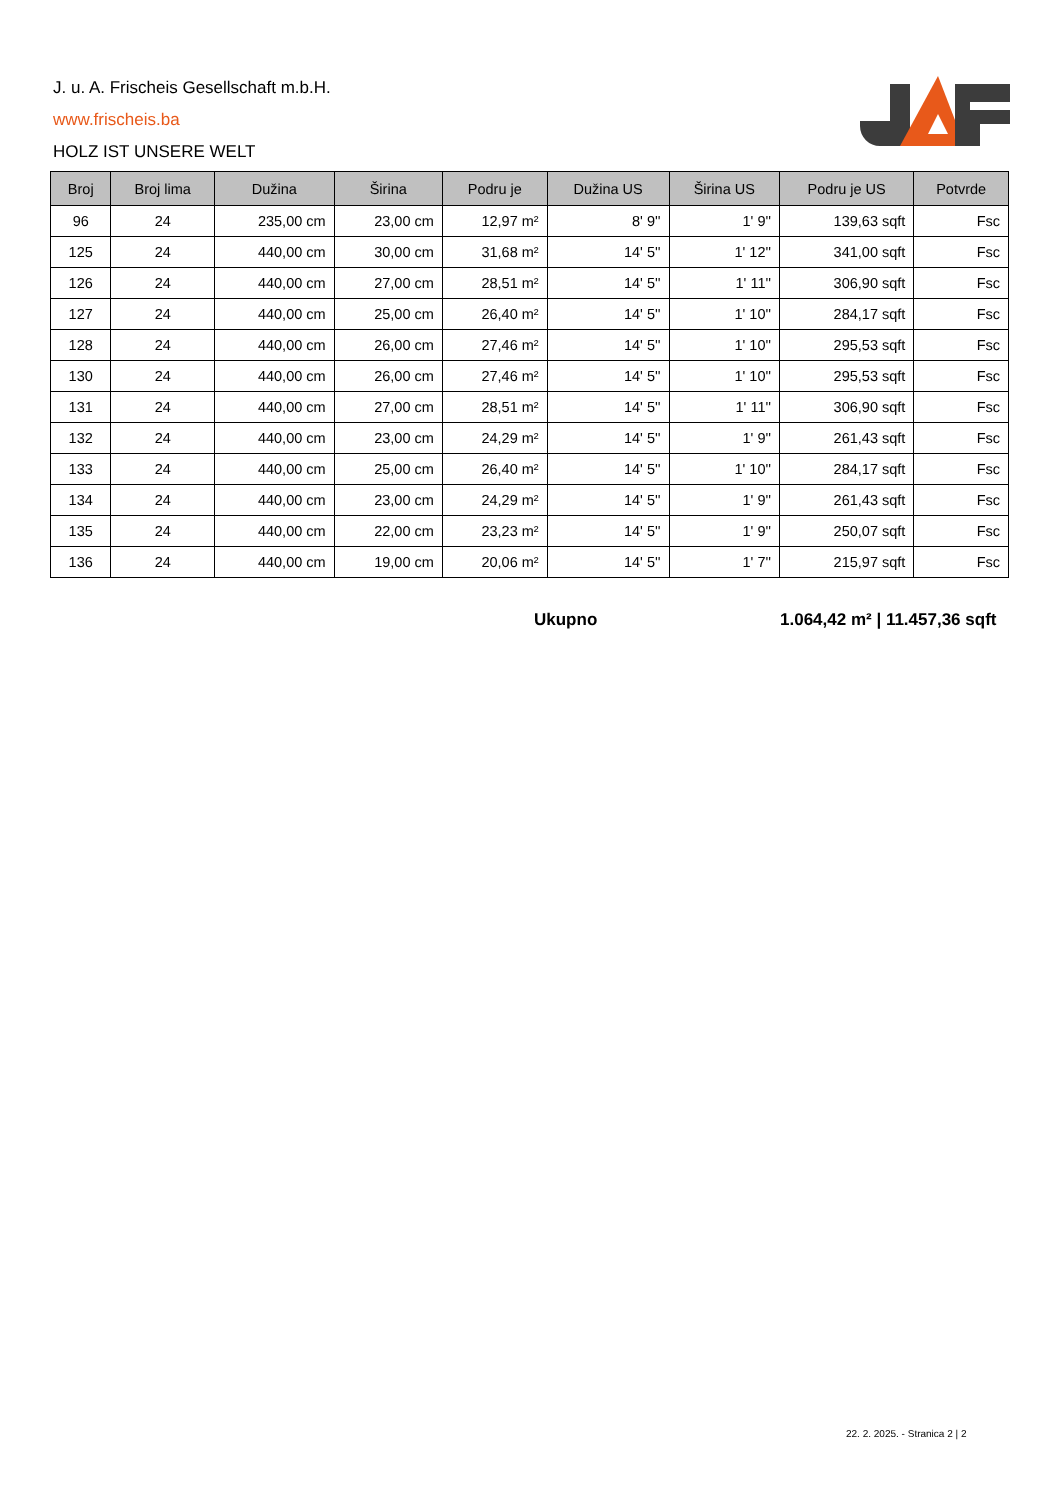J. u. A. Frischeis Gesellschaft m.b.H.
www.frischeis.ba
HOLZ IST UNSERE WELT
| Broj | Broj lima | Dužina | Širina | Podru je | Dužina US | Širina US | Podru je US | Potvrde |
| --- | --- | --- | --- | --- | --- | --- | --- | --- |
| 96 | 24 | 235,00 cm | 23,00 cm | 12,97 m² | 8' 9'' | 1' 9'' | 139,63 sqft | Fsc |
| 125 | 24 | 440,00 cm | 30,00 cm | 31,68 m² | 14' 5'' | 1' 12'' | 341,00 sqft | Fsc |
| 126 | 24 | 440,00 cm | 27,00 cm | 28,51 m² | 14' 5'' | 1' 11'' | 306,90 sqft | Fsc |
| 127 | 24 | 440,00 cm | 25,00 cm | 26,40 m² | 14' 5'' | 1' 10'' | 284,17 sqft | Fsc |
| 128 | 24 | 440,00 cm | 26,00 cm | 27,46 m² | 14' 5'' | 1' 10'' | 295,53 sqft | Fsc |
| 130 | 24 | 440,00 cm | 26,00 cm | 27,46 m² | 14' 5'' | 1' 10'' | 295,53 sqft | Fsc |
| 131 | 24 | 440,00 cm | 27,00 cm | 28,51 m² | 14' 5'' | 1' 11'' | 306,90 sqft | Fsc |
| 132 | 24 | 440,00 cm | 23,00 cm | 24,29 m² | 14' 5'' | 1' 9'' | 261,43 sqft | Fsc |
| 133 | 24 | 440,00 cm | 25,00 cm | 26,40 m² | 14' 5'' | 1' 10'' | 284,17 sqft | Fsc |
| 134 | 24 | 440,00 cm | 23,00 cm | 24,29 m² | 14' 5'' | 1' 9'' | 261,43 sqft | Fsc |
| 135 | 24 | 440,00 cm | 22,00 cm | 23,23 m² | 14' 5'' | 1' 9'' | 250,07 sqft | Fsc |
| 136 | 24 | 440,00 cm | 19,00 cm | 20,06 m² | 14' 5'' | 1' 7'' | 215,97 sqft | Fsc |
Ukupno 1.064,42 m² | 11.457,36 sqft
22. 2. 2025. - Stranica 2 | 2